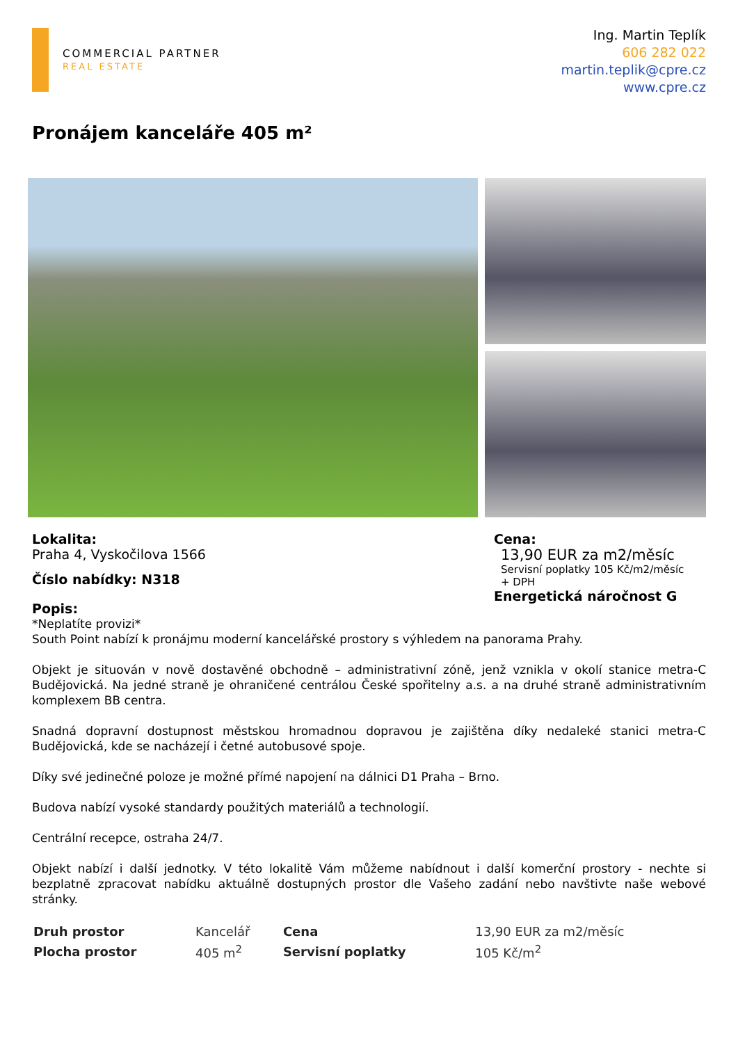COMMERCIAL PARTNER
REAL ESTATE
Ing. Martin Teplík
606 282 022
martin.teplik@cpre.cz
www.cpre.cz
Pronájem kanceláře 405 m²
Lokalita:
Praha 4, Vyskočilova 1566
Číslo nabídky: N318
Popis:
Cena:
13,90 EUR za m2/měsíc
Servisní poplatky 105 Kč/m2/měsíc
+ DPH
Energetická náročnost G
*Neplatíte provizi*
South Point nabízí k pronájmu moderní kancelářské prostory s výhledem na panorama Prahy.
Objekt je situován v nově dostavěné obchodně – administrativní zóně, jenž vznikla v okolí stanice metra-C Budějovická. Na jedné straně je ohraničené centrálou České spořitelny a.s. a na druhé straně administrativním komplexem BB centra.
Snadná dopravní dostupnost městskou hromadnou dopravou je zajištěna díky nedaleké stanici metra-C Budějovická, kde se nacházejí i četné autobusové spoje.
Díky své jedinečné poloze je možné přímé napojení na dálnici D1 Praha – Brno.
Budova nabízí vysoké standardy použitých materiálů a technologií.
Centrální recepce, ostraha 24/7.
Objekt nabízí i další jednotky. V této lokalitě Vám můžeme nabídnout i další komerční prostory - nechte si bezplatně zpracovat nabídku aktuálně dostupných prostor dle Vašeho zadání nebo navštivte naše webové stránky.
| Druh prostor | Kancelář | Cena | 13,90 EUR za m2/měsíc |
| Plocha prostor | 405 m<sup>2</sup> | Servisní poplatky | 105 Kč/m<sup>2</sup> |